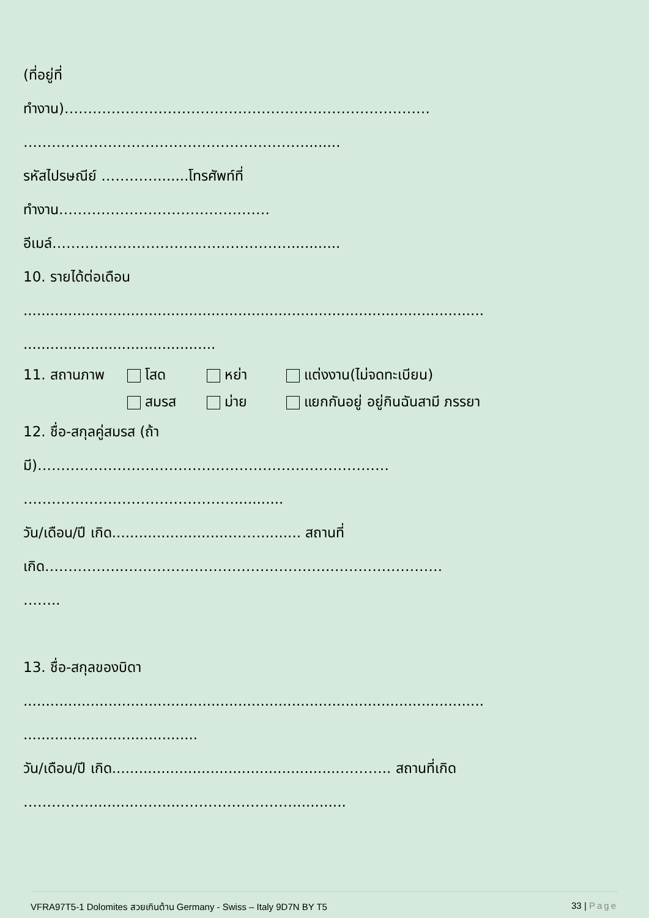(ที่อยู่ที่
ทำงาน)……………………………………………………………………
……………………………………………………........
รหัสไปรษณีย์ ………….......โทรศัพท์ที่
ทำงาน………………………………………
อีเมล์……………………………………………...........
10. รายได้ต่อเดือน
.......................................................................................................
...........................................
11. สถานภาพ โสด หย่า แต่งงาน(ไม่จดทะเบียน)
สมรส ม่าย แยกกันอยู่ อยู่กินฉันสามี ภรรยา
12. ชื่อ-สกุลคู่สมรส (ถ้า
มี)…………………………………………………………………
………………………………………...........
วัน/เดือน/ปี เกิด...........................……......... สถานที่
เกิด……………..……………………………………..……………………
……..
13. ชื่อ-สกุลของบิดา
.......................................................................................................
.......................................
วัน/เดือน/ปี เกิด...................................................……….. สถานที่เกิด
…………….........……....……………………............
VFRA97T5-1 Dolomites สวยเกินต้าน Germany - Swiss – Italy 9D7N BY T5 33 | Page